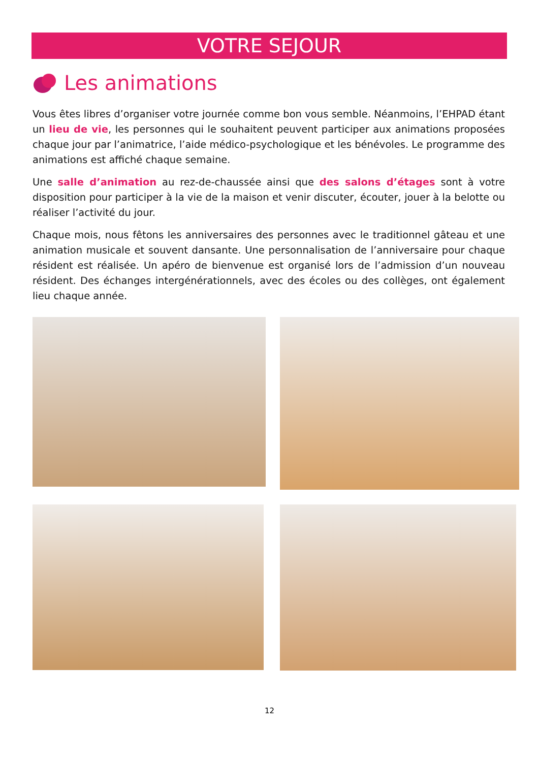VOTRE SEJOUR
Les animations
Vous êtes libres d’organiser votre journée comme bon vous semble. Néanmoins, l’EHPAD étant un lieu de vie, les personnes qui le souhaitent peuvent participer aux animations proposées chaque jour par l’animatrice, l’aide médico-psychologique et les bénévoles. Le programme des animations est affiché chaque semaine.
Une salle d’animation au rez-de-chaussée ainsi que des salons d’étages sont à votre disposition pour participer à la vie de la maison et venir discuter, écouter, jouer à la belotte ou réaliser l’activité du jour.
Chaque mois, nous fêtons les anniversaires des personnes avec le traditionnel gâteau et une animation musicale et souvent dansante. Une personnalisation de l’anniversaire pour chaque résident est réalisée. Un apéro de bienvenue est organisé lors de l’admission d’un nouveau résident. Des échanges intergénérationnels, avec des écoles ou des collèges, ont également lieu chaque année.
12